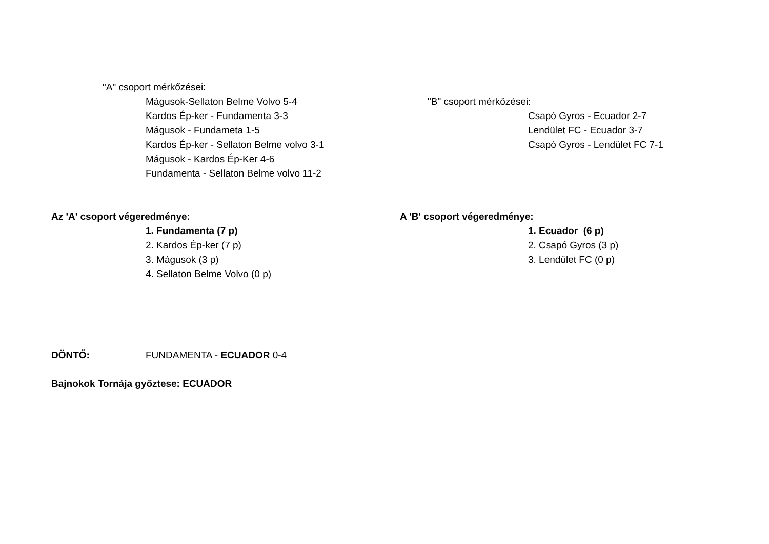"A" csoport mérkőzései:
Mágusok-Sellaton Belme Volvo 5-4
Kardos Ép-ker - Fundamenta 3-3
Mágusok - Fundameta 1-5
Kardos Ép-ker - Sellaton Belme volvo 3-1
Mágusok - Kardos Ép-Ker 4-6
Fundamenta - Sellaton Belme volvo 11-2
"B" csoport mérkőzései:
Csapó Gyros - Ecuador 2-7
Lendület FC - Ecuador 3-7
Csapó Gyros - Lendület FC 7-1
Az 'A' csoport végeredménye:
1. Fundamenta (7 p)
2. Kardos Ép-ker (7 p)
3. Mágusok (3 p)
4. Sellaton Belme Volvo (0 p)
A 'B' csoport végeredménye:
1. Ecuador (6 p)
2. Csapó Gyros (3 p)
3. Lendület FC (0 p)
DÖNTŐ: FUNDAMENTA - ECUADOR 0-4
Bajnokok Tornája győztese: ECUADOR